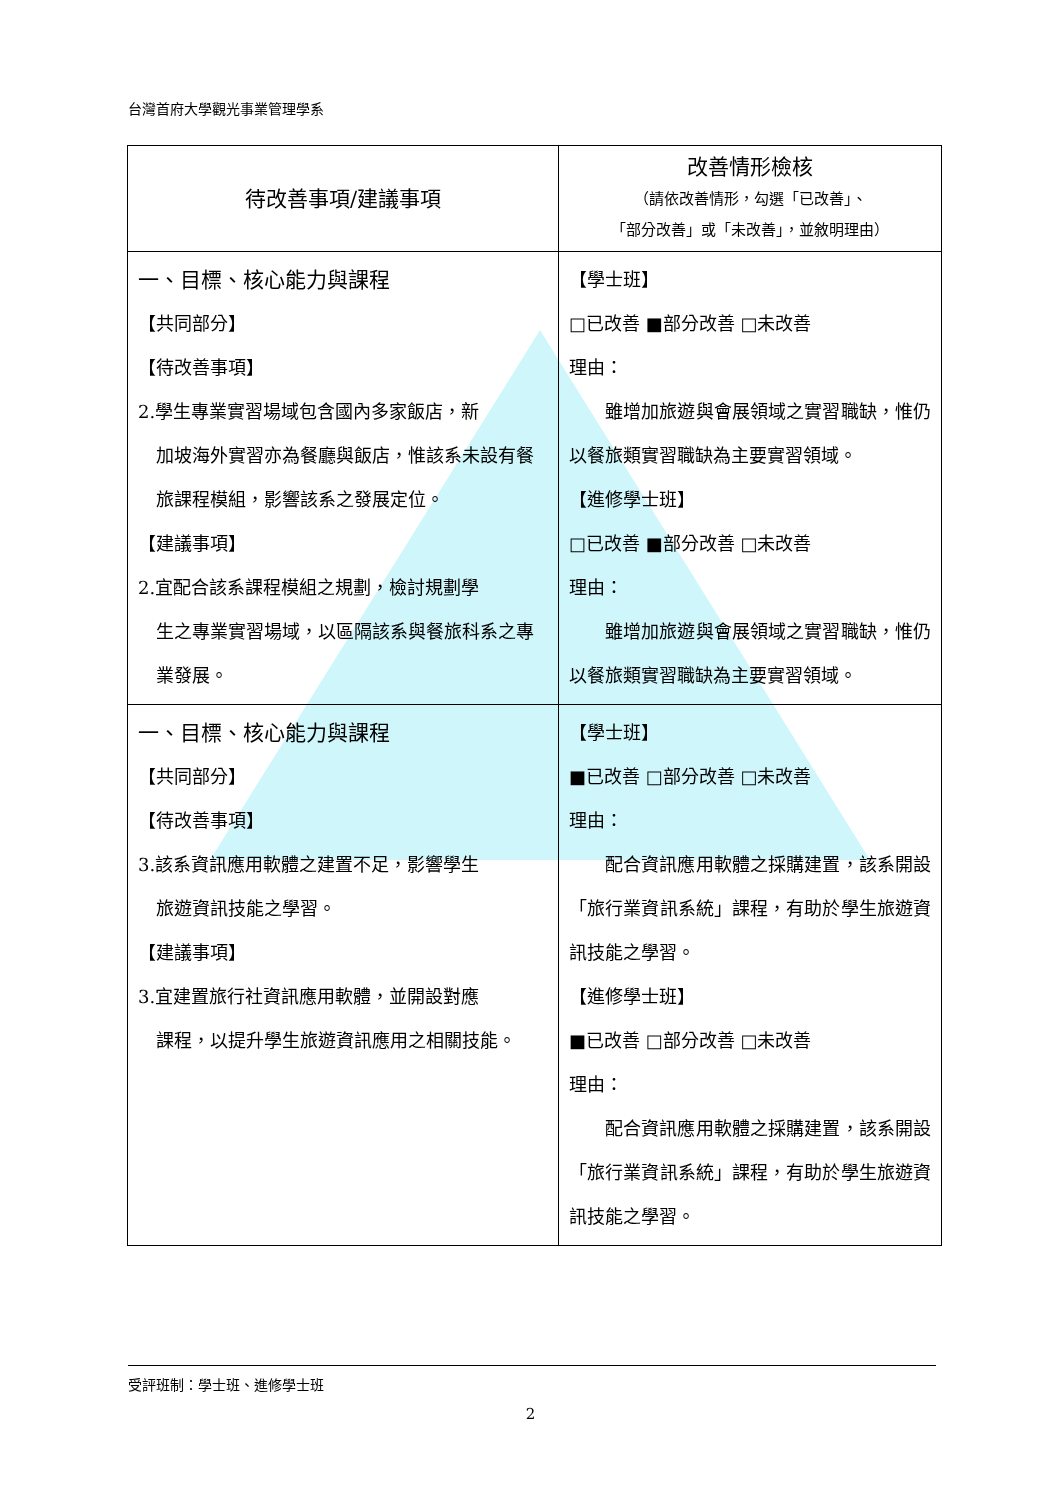台灣首府大學觀光事業管理學系
| 待改善事項/建議事項 | 改善情形檢核 （請依改善情形，勾選「已改善」、 「部分改善」或「未改善」，並敘明理由） |
| --- | --- |
| 一、目標、核心能力與課程 【共同部分】 【待改善事項】 2.學生專業實習場域包含國內多家飯店，新 加坡海外實習亦為餐廳與飯店，惟該系未設有餐旅課程模組，影響該系之發展定位。 【建議事項】 2.宜配合該系課程模組之規劃，檢討規劃學 生之專業實習場域，以區隔該系與餐旅科系之專業發展。 | 【學士班】 □已改善 ■部分改善 □未改善 理由： 雖增加旅遊與會展領域之實習職缺，惟仍以餐旅類實習職缺為主要實習領域。 【進修學士班】 □已改善 ■部分改善 □未改善 理由： 雖增加旅遊與會展領域之實習職缺，惟仍以餐旅類實習職缺為主要實習領域。 |
| 一、目標、核心能力與課程 【共同部分】 【待改善事項】 3.該系資訊應用軟體之建置不足，影響學生 旅遊資訊技能之學習。 【建議事項】 3.宜建置旅行社資訊應用軟體，並開設對應 課程，以提升學生旅遊資訊應用之相關技能。 | 【學士班】 ■已改善 □部分改善 □未改善 理由： 配合資訊應用軟體之採購建置，該系開設「旅行業資訊系統」課程，有助於學生旅遊資訊技能之學習。 【進修學士班】 ■已改善 □部分改善 □未改善 理由： 配合資訊應用軟體之採購建置，該系開設「旅行業資訊系統」課程，有助於學生旅遊資訊技能之學習。 |
受評班制：學士班、進修學士班
2